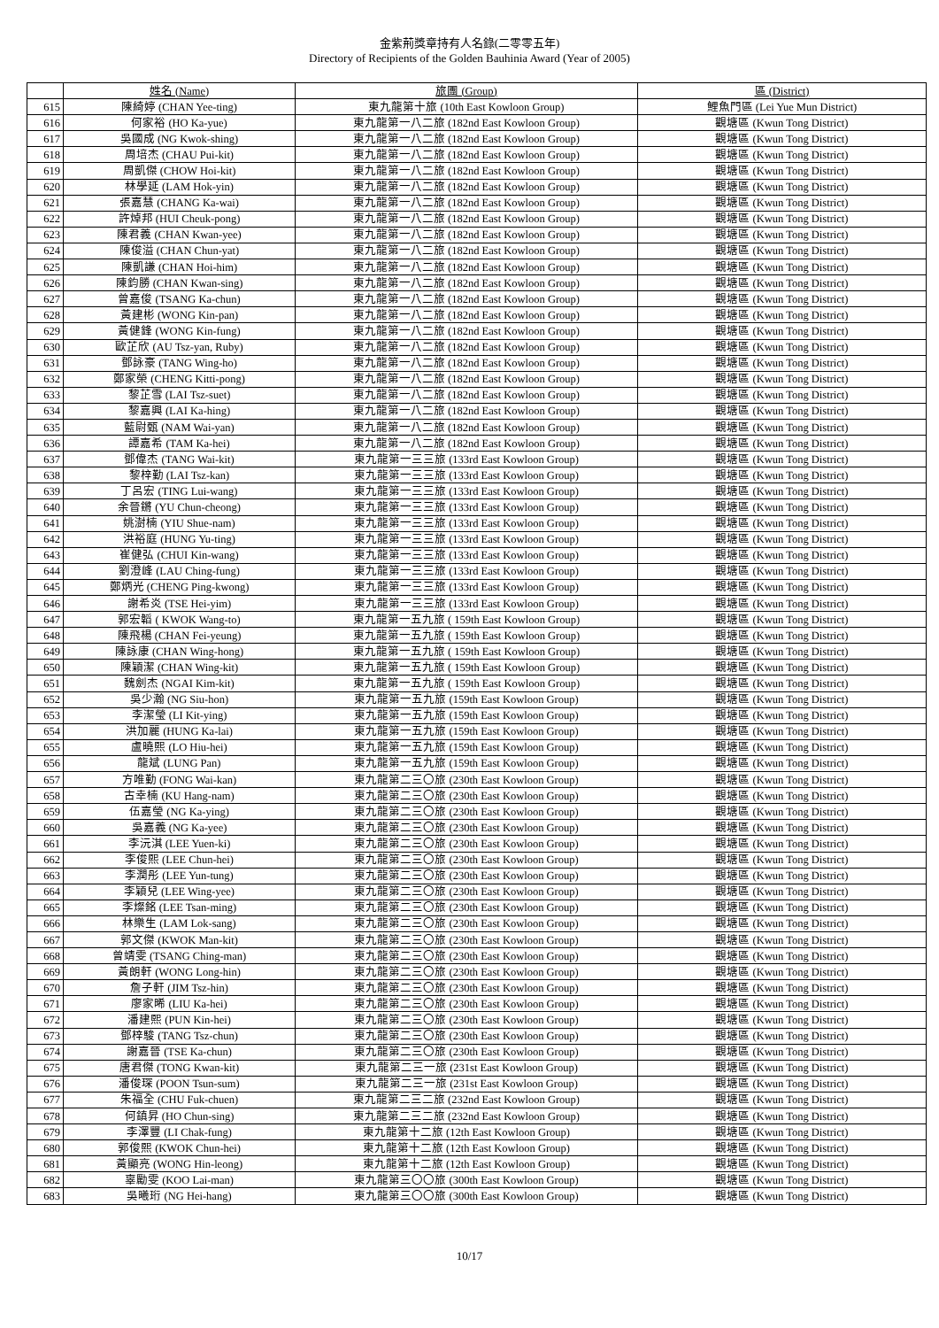金紫荊獎章持有人名錄(二零零五年)
Directory of Recipients of the Golden Bauhinia Award (Year of 2005)
| | 姓名 (Name) | 旅團 (Group) | 區 (District) |
| --- | --- | --- | --- |
| 615 | 陳綺婷 (CHAN Yee-ting) | 東九龍第十旅 (10th East Kowloon Group) | 鯉魚門區 (Lei Yue Mun District) |
| 616 | 何家裕 (HO Ka-yue) | 東九龍第一八二旅 (182nd East Kowloon Group) | 觀塘區 (Kwun Tong District) |
| 617 | 吳國成 (NG Kwok-shing) | 東九龍第一八二旅 (182nd East Kowloon Group) | 觀塘區 (Kwun Tong District) |
| 618 | 周培杰 (CHAU Pui-kit) | 東九龍第一八二旅 (182nd East Kowloon Group) | 觀塘區 (Kwun Tong District) |
| 619 | 周凱傑 (CHOW Hoi-kit) | 東九龍第一八二旅 (182nd East Kowloon Group) | 觀塘區 (Kwun Tong District) |
| 620 | 林學延 (LAM Hok-yin) | 東九龍第一八二旅 (182nd East Kowloon Group) | 觀塘區 (Kwun Tong District) |
| 621 | 張嘉慧 (CHANG Ka-wai) | 東九龍第一八二旅 (182nd East Kowloon Group) | 觀塘區 (Kwun Tong District) |
| 622 | 許焯邦 (HUI Cheuk-pong) | 東九龍第一八二旅 (182nd East Kowloon Group) | 觀塘區 (Kwun Tong District) |
| 623 | 陳君義 (CHAN Kwan-yee) | 東九龍第一八二旅 (182nd East Kowloon Group) | 觀塘區 (Kwun Tong District) |
| 624 | 陳俊溢 (CHAN Chun-yat) | 東九龍第一八二旅 (182nd East Kowloon Group) | 觀塘區 (Kwun Tong District) |
| 625 | 陳凱謙 (CHAN Hoi-him) | 東九龍第一八二旅 (182nd East Kowloon Group) | 觀塘區 (Kwun Tong District) |
| 626 | 陳鈞勝 (CHAN Kwan-sing) | 東九龍第一八二旅 (182nd East Kowloon Group) | 觀塘區 (Kwun Tong District) |
| 627 | 曾嘉俊 (TSANG Ka-chun) | 東九龍第一八二旅 (182nd East Kowloon Group) | 觀塘區 (Kwun Tong District) |
| 628 | 黃建彬 (WONG Kin-pan) | 東九龍第一八二旅 (182nd East Kowloon Group) | 觀塘區 (Kwun Tong District) |
| 629 | 黃健鋒 (WONG Kin-fung) | 東九龍第一八二旅 (182nd East Kowloon Group) | 觀塘區 (Kwun Tong District) |
| 630 | 歐芷欣 (AU Tsz-yan, Ruby) | 東九龍第一八二旅 (182nd East Kowloon Group) | 觀塘區 (Kwun Tong District) |
| 631 | 鄧詠豪 (TANG Wing-ho) | 東九龍第一八二旅 (182nd East Kowloon Group) | 觀塘區 (Kwun Tong District) |
| 632 | 鄭家榮 (CHENG Kitti-pong) | 東九龍第一八二旅 (182nd East Kowloon Group) | 觀塘區 (Kwun Tong District) |
| 633 | 黎芷雪 (LAI Tsz-suet) | 東九龍第一八二旅 (182nd East Kowloon Group) | 觀塘區 (Kwun Tong District) |
| 634 | 黎嘉興 (LAI Ka-hing) | 東九龍第一八二旅 (182nd East Kowloon Group) | 觀塘區 (Kwun Tong District) |
| 635 | 藍尉甄 (NAM Wai-yan) | 東九龍第一八二旅 (182nd East Kowloon Group) | 觀塘區 (Kwun Tong District) |
| 636 | 譚嘉希 (TAM Ka-hei) | 東九龍第一八二旅 (182nd East Kowloon Group) | 觀塘區 (Kwun Tong District) |
| 637 | 鄧偉杰 (TANG Wai-kit) | 東九龍第一三三旅 (133rd East Kowloon Group) | 觀塘區 (Kwun Tong District) |
| 638 | 黎梓勤 (LAI Tsz-kan) | 東九龍第一三三旅 (133rd East Kowloon Group) | 觀塘區 (Kwun Tong District) |
| 639 | 丁呂宏 (TING Lui-wang) | 東九龍第一三三旅 (133rd East Kowloon Group) | 觀塘區 (Kwun Tong District) |
| 640 | 余晉鏘 (YU Chun-cheong) | 東九龍第一三三旅 (133rd East Kowloon Group) | 觀塘區 (Kwun Tong District) |
| 641 | 姚澍楠 (YIU Shue-nam) | 東九龍第一三三旅 (133rd East Kowloon Group) | 觀塘區 (Kwun Tong District) |
| 642 | 洪裕庭 (HUNG Yu-ting) | 東九龍第一三三旅 (133rd East Kowloon Group) | 觀塘區 (Kwun Tong District) |
| 643 | 崔健弘 (CHUI Kin-wang) | 東九龍第一三三旅 (133rd East Kowloon Group) | 觀塘區 (Kwun Tong District) |
| 644 | 劉澄峰 (LAU Ching-fung) | 東九龍第一三三旅 (133rd East Kowloon Group) | 觀塘區 (Kwun Tong District) |
| 645 | 鄭炳光 (CHENG Ping-kwong) | 東九龍第一三三旅 (133rd East Kowloon Group) | 觀塘區 (Kwun Tong District) |
| 646 | 謝希炎 (TSE Hei-yim) | 東九龍第一三三旅 (133rd East Kowloon Group) | 觀塘區 (Kwun Tong District) |
| 647 | 郭宏韜 ( KWOK Wang-to) | 東九龍第一五九旅 ( 159th East Kowloon Group) | 觀塘區 (Kwun Tong District) |
| 648 | 陳飛楊 (CHAN Fei-yeung) | 東九龍第一五九旅 ( 159th East Kowloon Group) | 觀塘區 (Kwun Tong District) |
| 649 | 陳詠康 (CHAN Wing-hong) | 東九龍第一五九旅 ( 159th East Kowloon Group) | 觀塘區 (Kwun Tong District) |
| 650 | 陳穎潔 (CHAN Wing-kit) | 東九龍第一五九旅 ( 159th East Kowloon Group) | 觀塘區 (Kwun Tong District) |
| 651 | 魏劍杰 (NGAI Kim-kit) | 東九龍第一五九旅 ( 159th East Kowloon Group) | 觀塘區 (Kwun Tong District) |
| 652 | 吳少瀚 (NG Siu-hon) | 東九龍第一五九旅 (159th East Kowloon Group) | 觀塘區 (Kwun Tong District) |
| 653 | 李潔瑩 (LI Kit-ying) | 東九龍第一五九旅 (159th East Kowloon Group) | 觀塘區 (Kwun Tong District) |
| 654 | 洪加麗 (HUNG Ka-lai) | 東九龍第一五九旅 (159th East Kowloon Group) | 觀塘區 (Kwun Tong District) |
| 655 | 盧曉熙 (LO Hiu-hei) | 東九龍第一五九旅 (159th East Kowloon Group) | 觀塘區 (Kwun Tong District) |
| 656 | 龍斌 (LUNG Pan) | 東九龍第一五九旅 (159th East Kowloon Group) | 觀塘區 (Kwun Tong District) |
| 657 | 方唯勤 (FONG Wai-kan) | 東九龍第二三〇旅 (230th East Kowloon Group) | 觀塘區 (Kwun Tong District) |
| 658 | 古幸楠 (KU Hang-nam) | 東九龍第二三〇旅 (230th East Kowloon Group) | 觀塘區 (Kwun Tong District) |
| 659 | 伍嘉瑩 (NG Ka-ying) | 東九龍第二三〇旅 (230th East Kowloon Group) | 觀塘區 (Kwun Tong District) |
| 660 | 吳嘉義 (NG Ka-yee) | 東九龍第二三〇旅 (230th East Kowloon Group) | 觀塘區 (Kwun Tong District) |
| 661 | 李沅淇 (LEE Yuen-ki) | 東九龍第二三〇旅 (230th East Kowloon Group) | 觀塘區 (Kwun Tong District) |
| 662 | 李俊熙 (LEE Chun-hei) | 東九龍第二三〇旅 (230th East Kowloon Group) | 觀塘區 (Kwun Tong District) |
| 663 | 李潤彤 (LEE Yun-tung) | 東九龍第二三〇旅 (230th East Kowloon Group) | 觀塘區 (Kwun Tong District) |
| 664 | 李穎兒 (LEE Wing-yee) | 東九龍第二三〇旅 (230th East Kowloon Group) | 觀塘區 (Kwun Tong District) |
| 665 | 李燦銘 (LEE Tsan-ming) | 東九龍第二三〇旅 (230th East Kowloon Group) | 觀塘區 (Kwun Tong District) |
| 666 | 林樂生 (LAM Lok-sang) | 東九龍第二三〇旅 (230th East Kowloon Group) | 觀塘區 (Kwun Tong District) |
| 667 | 郭文傑 (KWOK Man-kit) | 東九龍第二三〇旅 (230th East Kowloon Group) | 觀塘區 (Kwun Tong District) |
| 668 | 曾靖雯 (TSANG Ching-man) | 東九龍第二三〇旅 (230th East Kowloon Group) | 觀塘區 (Kwun Tong District) |
| 669 | 黃朗軒 (WONG Long-hin) | 東九龍第二三〇旅 (230th East Kowloon Group) | 觀塘區 (Kwun Tong District) |
| 670 | 詹子軒 (JIM Tsz-hin) | 東九龍第二三〇旅 (230th East Kowloon Group) | 觀塘區 (Kwun Tong District) |
| 671 | 廖家晞 (LIU Ka-hei) | 東九龍第二三〇旅 (230th East Kowloon Group) | 觀塘區 (Kwun Tong District) |
| 672 | 潘建熙 (PUN Kin-hei) | 東九龍第二三〇旅 (230th East Kowloon Group) | 觀塘區 (Kwun Tong District) |
| 673 | 鄧梓駿 (TANG Tsz-chun) | 東九龍第二三〇旅 (230th East Kowloon Group) | 觀塘區 (Kwun Tong District) |
| 674 | 謝嘉晉 (TSE Ka-chun) | 東九龍第二三〇旅 (230th East Kowloon Group) | 觀塘區 (Kwun Tong District) |
| 675 | 唐君傑 (TONG Kwan-kit) | 東九龍第二三一旅 (231st East Kowloon Group) | 觀塘區 (Kwun Tong District) |
| 676 | 潘俊琛 (POON Tsun-sum) | 東九龍第二三一旅 (231st East Kowloon Group) | 觀塘區 (Kwun Tong District) |
| 677 | 朱福全 (CHU Fuk-chuen) | 東九龍第二三二旅 (232nd East Kowloon Group) | 觀塘區 (Kwun Tong District) |
| 678 | 何鎮昇 (HO Chun-sing) | 東九龍第二三二旅 (232nd East Kowloon Group) | 觀塘區 (Kwun Tong District) |
| 679 | 李澤豐 (LI Chak-fung) | 東九龍第十二旅 (12th East Kowloon Group) | 觀塘區 (Kwun Tong District) |
| 680 | 郭俊熙 (KWOK Chun-hei) | 東九龍第十二旅 (12th East Kowloon Group) | 觀塘區 (Kwun Tong District) |
| 681 | 黃顯亮 (WONG Hin-leong) | 東九龍第十二旅 (12th East Kowloon Group) | 觀塘區 (Kwun Tong District) |
| 682 | 辜勵雯 (KOO Lai-man) | 東九龍第三〇〇旅 (300th East Kowloon Group) | 觀塘區 (Kwun Tong District) |
| 683 | 吳曦珩 (NG Hei-hang) | 東九龍第三〇〇旅 (300th East Kowloon Group) | 觀塘區 (Kwun Tong District) |
10/17